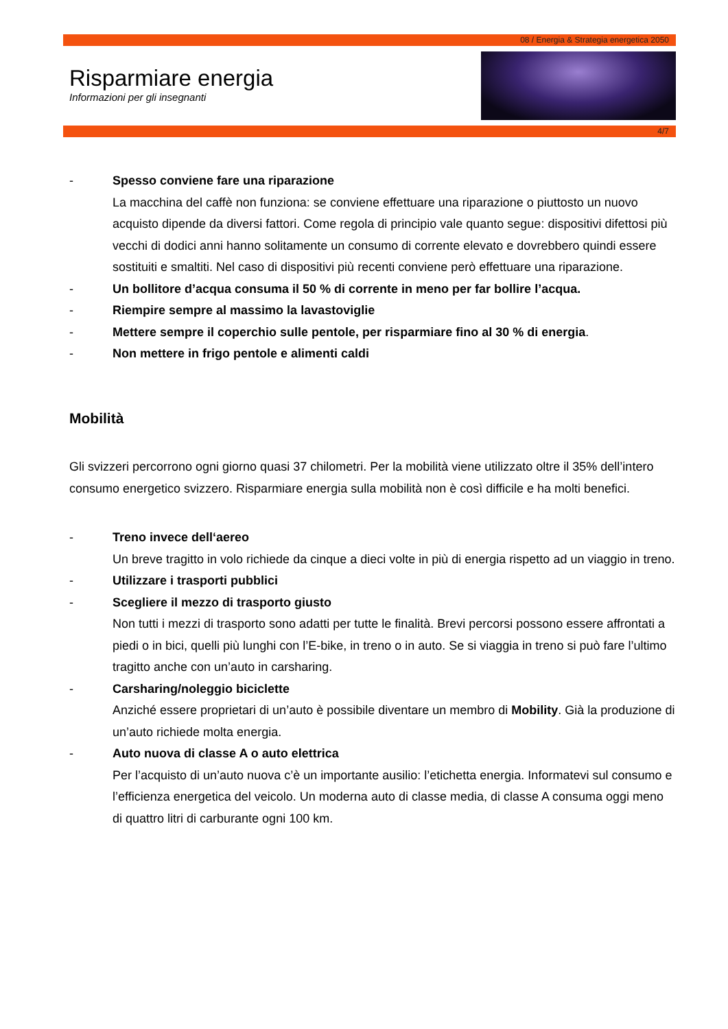08 / Energia & Strategia energetica 2050
Risparmiare energia
Informazioni per gli insegnanti
4/7
- Spesso conviene fare una riparazione
La macchina del caffè non funziona: se conviene effettuare una riparazione o piuttosto un nuovo acquisto dipende da diversi fattori. Come regola di principio vale quanto segue: dispositivi difettosi più vecchi di dodici anni hanno solitamente un consumo di corrente elevato e dovrebbero quindi essere sostituiti e smaltiti. Nel caso di dispositivi più recenti conviene però effettuare una riparazione.
- Un bollitore d’acqua consuma il 50 % di corrente in meno per far bollire l’acqua.
- Riempire sempre al massimo la lavastoviglie
- Mettere sempre il coperchio sulle pentole, per risparmiare fino al 30 % di energia.
- Non mettere in frigo pentole e alimenti caldi
Mobilità
Gli svizzeri percorrono ogni giorno quasi 37 chilometri. Per la mobilità viene utilizzato oltre il 35% dell’intero consumo energetico svizzero. Risparmiare energia sulla mobilità non è così difficile e ha molti benefici.
- Treno invece dell‘aereo
Un breve tragitto in volo richiede da cinque a dieci volte in più di energia rispetto ad un viaggio in treno.
- Utilizzare i trasporti pubblici
- Scegliere il mezzo di trasporto giusto
Non tutti i mezzi di trasporto sono adatti per tutte le finalità. Brevi percorsi possono essere affrontati a piedi o in bici, quelli più lunghi con l’E-bike, in treno o in auto. Se si viaggia in treno si può fare l’ultimo tragitto anche con un’auto in carsharing.
- Carsharing/noleggio biciclette
Anziché essere proprietari di un’auto è possibile diventare un membro di Mobility. Già la produzione di un’auto richiede molta energia.
- Auto nuova di classe A o auto elettrica
Per l’acquisto di un’auto nuova c’è un importante ausilio: l’etichetta energia. Informatevi sul consumo e l’efficienza energetica del veicolo. Un moderna auto di classe media, di classe A consuma oggi meno di quattro litri di carburante ogni 100 km.